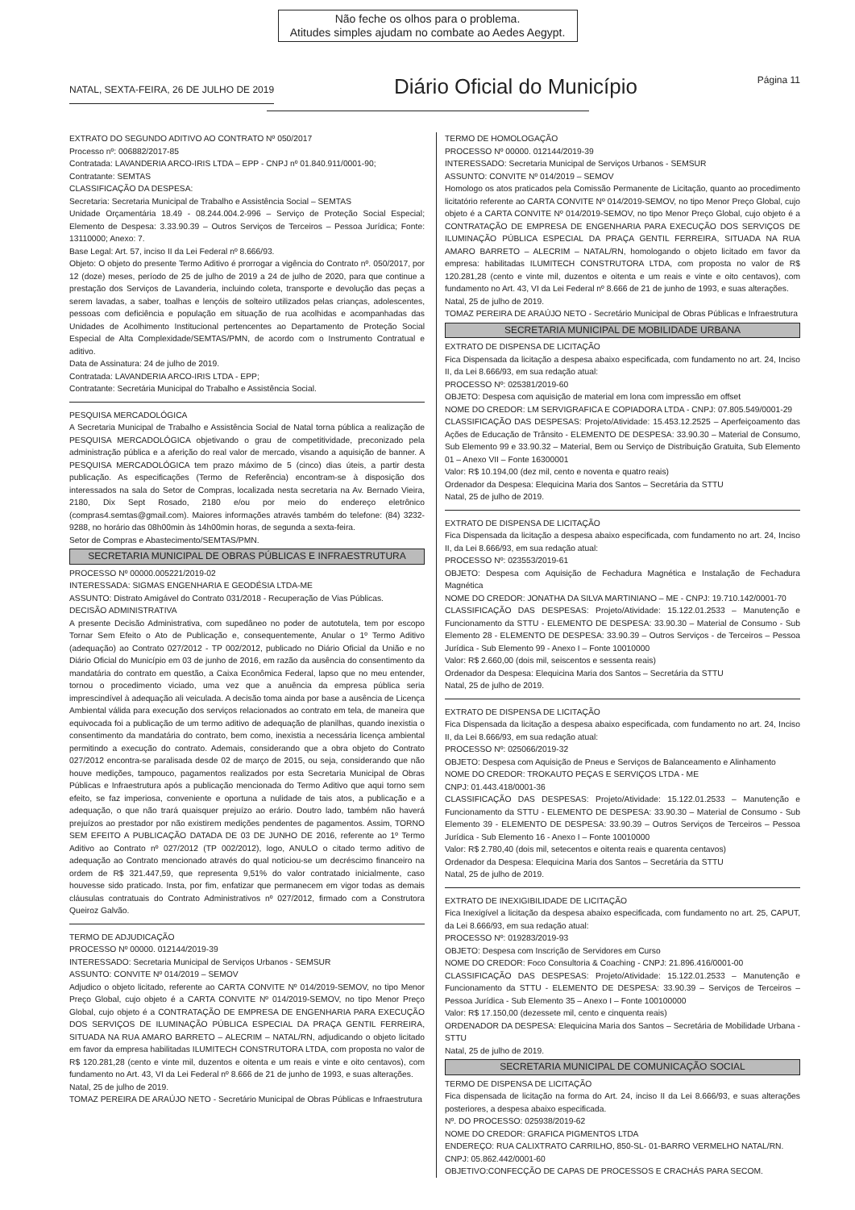Não feche os olhos para o problema.
Atitudes simples ajudam no combate ao Aedes Aegypt.
NATAL, SEXTA-FEIRA, 26 DE JULHO DE 2019
Diário Oficial do Município
Página 11
EXTRATO DO SEGUNDO ADITIVO AO CONTRATO Nº 050/2017
Processo nº: 006882/2017-85
Contratada: LAVANDERIA ARCO-IRIS LTDA – EPP - CNPJ nº 01.840.911/0001-90;
Contratante: SEMTAS
CLASSIFICAÇÃO DA DESPESA:
Secretaria: Secretaria Municipal de Trabalho e Assistência Social – SEMTAS
Unidade Orçamentária 18.49 - 08.244.004.2-996 – Serviço de Proteção Social Especial; Elemento de Despesa: 3.33.90.39 – Outros Serviços de Terceiros – Pessoa Jurídica; Fonte: 13110000; Anexo: 7.
Base Legal: Art. 57, inciso II da Lei Federal nº 8.666/93.
Objeto: O objeto do presente Termo Aditivo é prorrogar a vigência do Contrato nº. 050/2017, por 12 (doze) meses, período de 25 de julho de 2019 a 24 de julho de 2020, para que continue a prestação dos Serviços de Lavanderia, incluindo coleta, transporte e devolução das peças a serem lavadas, a saber, toalhas e lençóis de solteiro utilizados pelas crianças, adolescentes, pessoas com deficiência e população em situação de rua acolhidas e acompanhadas das Unidades de Acolhimento Institucional pertencentes ao Departamento de Proteção Social Especial de Alta Complexidade/SEMTAS/PMN, de acordo com o Instrumento Contratual e aditivo.
Data de Assinatura: 24 de julho de 2019.
Contratada: LAVANDERIA ARCO-IRIS LTDA - EPP;
Contratante: Secretária Municipal do Trabalho e Assistência Social.
PESQUISA MERCADOLÓGICA
A Secretaria Municipal de Trabalho e Assistência Social de Natal torna pública a realização de PESQUISA MERCADOLÓGICA objetivando o grau de competitividade, preconizado pela administração pública e a aferição do real valor de mercado, visando a aquisição de banner. A PESQUISA MERCADOLÓGICA tem prazo máximo de 5 (cinco) dias úteis, a partir desta publicação. As especificações (Termo de Referência) encontram-se à disposição dos interessados na sala do Setor de Compras, localizada nesta secretaria na Av. Bernado Vieira, 2180, Dix Sept Rosado, 2180 e/ou por meio do endereço eletrônico (compras4.semtas@gmail.com). Maiores informações através também do telefone: (84) 3232-9288, no horário das 08h00min às 14h00min horas, de segunda a sexta-feira.
Setor de Compras e Abastecimento/SEMTAS/PMN.
SECRETARIA MUNICIPAL DE OBRAS PÚBLICAS E INFRAESTRUTURA
PROCESSO Nº 00000.005221/2019-02
INTERESSADA: SIGMAS ENGENHARIA E GEODÉSIA LTDA-ME
ASSUNTO: Distrato Amigável do Contrato 031/2018 - Recuperação de Vias Públicas.
DECISÃO ADMINISTRATIVA
A presente Decisão Administrativa, com supedâneo no poder de autotutela, tem por escopo Tornar Sem Efeito o Ato de Publicação e, consequentemente, Anular o 1º Termo Aditivo (adequação) ao Contrato 027/2012 - TP 002/2012, publicado no Diário Oficial da União e no Diário Oficial do Município em 03 de junho de 2016, em razão da ausência do consentimento da mandatária do contrato em questão, a Caixa Econômica Federal, lapso que no meu entender, tornou o procedimento viciado, uma vez que a anuência da empresa pública seria imprescindível à adequação ali veiculada. A decisão toma ainda por base a ausência de Licença Ambiental válida para execução dos serviços relacionados ao contrato em tela, de maneira que equivocada foi a publicação de um termo aditivo de adequação de planilhas, quando inexistia o consentimento da mandatária do contrato, bem como, inexistia a necessária licença ambiental permitindo a execução do contrato. Ademais, considerando que a obra objeto do Contrato 027/2012 encontra-se paralisada desde 02 de março de 2015, ou seja, considerando que não houve medições, tampouco, pagamentos realizados por esta Secretaria Municipal de Obras Públicas e Infraestrutura após a publicação mencionada do Termo Aditivo que aqui torno sem efeito, se faz imperiosa, conveniente e oportuna a nulidade de tais atos, a publicação e a adequação, o que não trará quaisquer prejuízo ao erário. Doutro lado, também não haverá prejuízos ao prestador por não existirem medições pendentes de pagamentos. Assim, TORNO SEM EFEITO A PUBLICAÇÃO DATADA DE 03 DE JUNHO DE 2016, referente ao 1º Termo Aditivo ao Contrato nº 027/2012 (TP 002/2012), logo, ANULO o citado termo aditivo de adequação ao Contrato mencionado através do qual noticiou-se um decréscimo financeiro na ordem de R$ 321.447,59, que representa 9,51% do valor contratado inicialmente, caso houvesse sido praticado. Insta, por fim, enfatizar que permanecem em vigor todas as demais cláusulas contratuais do Contrato Administrativos nº 027/2012, firmado com a Construtora Queiroz Galvão.
TERMO DE ADJUDICAÇÃO
PROCESSO Nº 00000. 012144/2019-39
INTERESSADO: Secretaria Municipal de Serviços Urbanos - SEMSUR
ASSUNTO: CONVITE Nº 014/2019 – SEMOV
Adjudico o objeto licitado, referente ao CARTA CONVITE Nº 014/2019-SEMOV, no tipo Menor Preço Global, cujo objeto é a CARTA CONVITE Nº 014/2019-SEMOV, no tipo Menor Preço Global, cujo objeto é a CONTRATAÇÃO DE EMPRESA DE ENGENHARIA PARA EXECUÇÃO DOS SERVIÇOS DE ILUMINAÇÃO PÚBLICA ESPECIAL DA PRAÇA GENTIL FERREIRA, SITUADA NA RUA AMARO BARRETO – ALECRIM – NATAL/RN, adjudicando o objeto licitado em favor da empresa habilitadas ILUMITECH CONSTRUTORA LTDA, com proposta no valor de R$ 120.281,28 (cento e vinte mil, duzentos e oitenta e um reais e vinte e oito centavos), com fundamento no Art. 43, VI da Lei Federal nº 8.666 de 21 de junho de 1993, e suas alterações.
Natal, 25 de julho de 2019.
TOMAZ PEREIRA DE ARAÚJO NETO - Secretário Municipal de Obras Públicas e Infraestrutura
TERMO DE HOMOLOGAÇÃO
PROCESSO Nº 00000. 012144/2019-39
INTERESSADO: Secretaria Municipal de Serviços Urbanos - SEMSUR
ASSUNTO: CONVITE Nº 014/2019 – SEMOV
Homologo os atos praticados pela Comissão Permanente de Licitação, quanto ao procedimento licitatório referente ao CARTA CONVITE Nº 014/2019-SEMOV, no tipo Menor Preço Global, cujo objeto é a CARTA CONVITE Nº 014/2019-SEMOV, no tipo Menor Preço Global, cujo objeto é a CONTRATAÇÃO DE EMPRESA DE ENGENHARIA PARA EXECUÇÃO DOS SERVIÇOS DE ILUMINAÇÃO PÚBLICA ESPECIAL DA PRAÇA GENTIL FERREIRA, SITUADA NA RUA AMARO BARRETO – ALECRIM – NATAL/RN, homologando o objeto licitado em favor da empresa: habilitadas ILUMITECH CONSTRUTORA LTDA, com proposta no valor de R$ 120.281,28 (cento e vinte mil, duzentos e oitenta e um reais e vinte e oito centavos), com fundamento no Art. 43, VI da Lei Federal nº 8.666 de 21 de junho de 1993, e suas alterações.
Natal, 25 de julho de 2019.
TOMAZ PEREIRA DE ARAÚJO NETO - Secretário Municipal de Obras Públicas e Infraestrutura
SECRETARIA MUNICIPAL DE MOBILIDADE URBANA
EXTRATO DE DISPENSA DE LICITAÇÃO
Fica Dispensada da licitação a despesa abaixo especificada, com fundamento no art. 24, Inciso II, da Lei 8.666/93, em sua redação atual:
PROCESSO Nº: 025381/2019-60
OBJETO: Despesa com aquisição de material em lona com impressão em offset
NOME DO CREDOR: LM SERVIGRAFICA E COPIADORA LTDA - CNPJ: 07.805.549/0001-29
CLASSIFICAÇÃO DAS DESPESAS: Projeto/Atividade: 15.453.12.2525 – Aperfeiçoamento das Ações de Educação de Trânsito - ELEMENTO DE DESPESA: 33.90.30 – Material de Consumo, Sub Elemento 99 e 33.90.32 – Material, Bem ou Serviço de Distribuição Gratuita, Sub Elemento 01 – Anexo VII – Fonte 16300001
Valor: R$ 10.194,00 (dez mil, cento e noventa e quatro reais)
Ordenador da Despesa: Elequicina Maria dos Santos – Secretária da STTU
Natal, 25 de julho de 2019.
EXTRATO DE DISPENSA DE LICITAÇÃO
Fica Dispensada da licitação a despesa abaixo especificada, com fundamento no art. 24, Inciso II, da Lei 8.666/93, em sua redação atual:
PROCESSO Nº: 023553/2019-61
OBJETO: Despesa com Aquisição de Fechadura Magnética e Instalação de Fechadura Magnética
NOME DO CREDOR: JONATHA DA SILVA MARTINIANO – ME - CNPJ: 19.710.142/0001-70
CLASSIFICAÇÃO DAS DESPESAS: Projeto/Atividade: 15.122.01.2533 – Manutenção e Funcionamento da STTU - ELEMENTO DE DESPESA: 33.90.30 – Material de Consumo - Sub Elemento 28 - ELEMENTO DE DESPESA: 33.90.39 – Outros Serviços - de Terceiros – Pessoa Jurídica - Sub Elemento 99 - Anexo I – Fonte 10010000
Valor: R$ 2.660,00 (dois mil, seiscentos e sessenta reais)
Ordenador da Despesa: Elequicina Maria dos Santos – Secretária da STTU
Natal, 25 de julho de 2019.
EXTRATO DE DISPENSA DE LICITAÇÃO
Fica Dispensada da licitação a despesa abaixo especificada, com fundamento no art. 24, Inciso II, da Lei 8.666/93, em sua redação atual:
PROCESSO Nº: 025066/2019-32
OBJETO: Despesa com Aquisição de Pneus e Serviços de Balanceamento e Alinhamento
NOME DO CREDOR: TROKAUTO PEÇAS E SERVIÇOS LTDA - ME
CNPJ: 01.443.418/0001-36
CLASSIFICAÇÃO DAS DESPESAS: Projeto/Atividade: 15.122.01.2533 – Manutenção e Funcionamento da STTU - ELEMENTO DE DESPESA: 33.90.30 – Material de Consumo - Sub Elemento 39 - ELEMENTO DE DESPESA: 33.90.39 – Outros Serviços de Terceiros – Pessoa Jurídica - Sub Elemento 16 - Anexo I – Fonte 10010000
Valor: R$ 2.780,40 (dois mil, setecentos e oitenta reais e quarenta centavos)
Ordenador da Despesa: Elequicina Maria dos Santos – Secretária da STTU
Natal, 25 de julho de 2019.
EXTRATO DE INEXIGIBILIDADE DE LICITAÇÃO
Fica Inexigível a licitação da despesa abaixo especificada, com fundamento no art. 25, CAPUT, da Lei 8.666/93, em sua redação atual:
PROCESSO Nº: 019283/2019-93
OBJETO: Despesa com Inscrição de Servidores em Curso
NOME DO CREDOR: Foco Consultoria & Coaching - CNPJ: 21.896.416/0001-00
CLASSIFICAÇÃO DAS DESPESAS: Projeto/Atividade: 15.122.01.2533 – Manutenção e Funcionamento da STTU - ELEMENTO DE DESPESA: 33.90.39 – Serviços de Terceiros – Pessoa Jurídica - Sub Elemento 35 – Anexo I – Fonte 100100000
Valor: R$ 17.150,00 (dezessete mil, cento e cinquenta reais)
ORDENADOR DA DESPESA: Elequicina Maria dos Santos – Secretária de Mobilidade Urbana - STTU
Natal, 25 de julho de 2019.
SECRETARIA MUNICIPAL DE COMUNICAÇÃO SOCIAL
TERMO DE DISPENSA DE LICITAÇÃO
Fica dispensada de licitação na forma do Art. 24, inciso II da Lei 8.666/93, e suas alterações posteriores, a despesa abaixo especificada.
Nº. DO PROCESSO: 025938/2019-62
NOME DO CREDOR: GRAFICA PIGMENTOS LTDA
ENDEREÇO: RUA CALIXTRATO CARRILHO, 850-SL- 01-BARRO VERMELHO NATAL/RN.
CNPJ: 05.862.442/0001-60
OBJETIVO:CONFECÇÃO DE CAPAS DE PROCESSOS E CRACHÁS PARA SECOM.